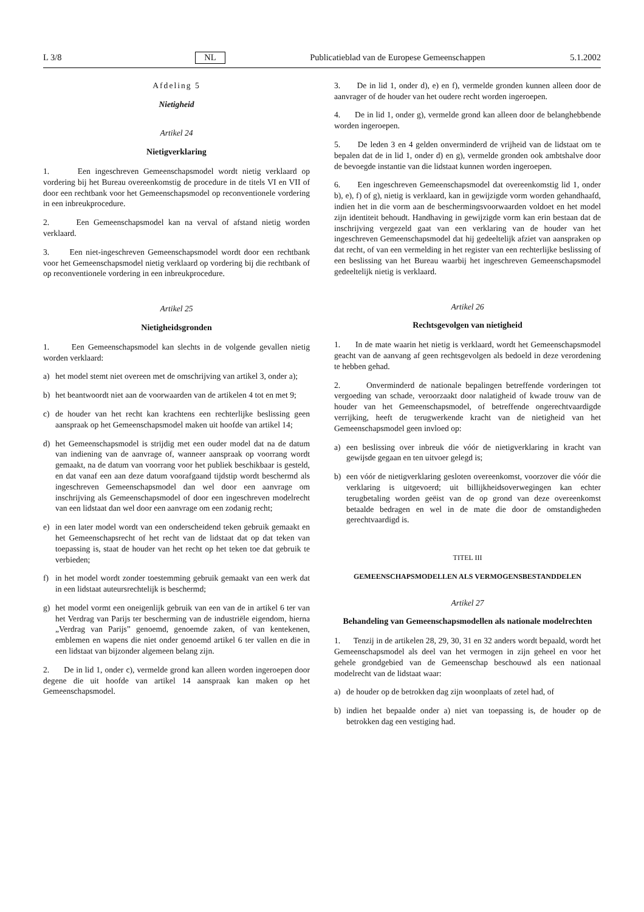L 3/8 NL Publicatieblad van de Europese Gemeenschappen 5.1.2002
Afdeling 5
Nietigheid
Artikel 24
Nietigverklaring
1. Een ingeschreven Gemeenschapsmodel wordt nietig verklaard op vordering bij het Bureau overeenkomstig de procedure in de titels VI en VII of door een rechtbank voor het Gemeenschapsmodel op reconventionele vordering in een inbreukprocedure.
2. Een Gemeenschapsmodel kan na verval of afstand nietig worden verklaard.
3. Een niet-ingeschreven Gemeenschapsmodel wordt door een rechtbank voor het Gemeenschapsmodel nietig verklaard op vordering bij die rechtbank of op reconventionele vordering in een inbreukprocedure.
Artikel 25
Nietigheidsgronden
1. Een Gemeenschapsmodel kan slechts in de volgende gevallen nietig worden verklaard:
a) het model stemt niet overeen met de omschrijving van artikel 3, onder a);
b) het beantwoordt niet aan de voorwaarden van de artikelen 4 tot en met 9;
c) de houder van het recht kan krachtens een rechterlijke beslissing geen aanspraak op het Gemeenschapsmodel maken uit hoofde van artikel 14;
d) het Gemeenschapsmodel is strijdig met een ouder model dat na de datum van indiening van de aanvrage of, wanneer aanspraak op voorrang wordt gemaakt, na de datum van voorrang voor het publiek beschikbaar is gesteld, en dat vanaf een aan deze datum voorafgaand tijdstip wordt beschermd als ingeschreven Gemeenschapsmodel dan wel door een aanvrage om inschrijving als Gemeenschapsmodel of door een ingeschreven modelrecht van een lidstaat dan wel door een aanvrage om een zodanig recht;
e) in een later model wordt van een onderscheidend teken gebruik gemaakt en het Gemeenschapsrecht of het recht van de lidstaat dat op dat teken van toepassing is, staat de houder van het recht op het teken toe dat gebruik te verbieden;
f) in het model wordt zonder toestemming gebruik gemaakt van een werk dat in een lidstaat auteursrechtelijk is beschermd;
g) het model vormt een oneigenlijk gebruik van een van de in artikel 6 ter van het Verdrag van Parijs ter bescherming van de industriële eigendom, hierna „Verdrag van Parijs” genoemd, genoemde zaken, of van kentekenen, emblemen en wapens die niet onder genoemd artikel 6 ter vallen en die in een lidstaat van bijzonder algemeen belang zijn.
2. De in lid 1, onder c), vermelde grond kan alleen worden ingeroepen door degene die uit hoofde van artikel 14 aanspraak kan maken op het Gemeenschapsmodel.
3. De in lid 1, onder d), e) en f), vermelde gronden kunnen alleen door de aanvrager of de houder van het oudere recht worden ingeroepen.
4. De in lid 1, onder g), vermelde grond kan alleen door de belanghebbende worden ingeroepen.
5. De leden 3 en 4 gelden onverminderd de vrijheid van de lidstaat om te bepalen dat de in lid 1, onder d) en g), vermelde gronden ook ambtshalve door de bevoegde instantie van die lidstaat kunnen worden ingeroepen.
6. Een ingeschreven Gemeenschapsmodel dat overeenkomstig lid 1, onder b), e), f) of g), nietig is verklaard, kan in gewijzigde vorm worden gehandhaafd, indien het in die vorm aan de beschermingsvoorwaarden voldoet en het model zijn identiteit behoudt. Handhaving in gewijzigde vorm kan erin bestaan dat de inschrijving vergezeld gaat van een verklaring van de houder van het ingeschreven Gemeenschapsmodel dat hij gedeeltelijk afziet van aanspraken op dat recht, of van een vermelding in het register van een rechterlijke beslissing of een beslissing van het Bureau waarbij het ingeschreven Gemeenschapsmodel gedeeltelijk nietig is verklaard.
Artikel 26
Rechtsgevolgen van nietigheid
1. In de mate waarin het nietig is verklaard, wordt het Gemeenschapsmodel geacht van de aanvang af geen rechtsgevolgen als bedoeld in deze verordening te hebben gehad.
2. Onverminderd de nationale bepalingen betreffende vorderingen tot vergoeding van schade, veroorzaakt door nalatigheid of kwade trouw van de houder van het Gemeenschapsmodel, of betreffende ongerechtvaardigde verrijking, heeft de terugwerkende kracht van de nietigheid van het Gemeenschapsmodel geen invloed op:
a) een beslissing over inbreuk die vóór de nietigverklaring in kracht van gewijsde gegaan en ten uitvoer gelegd is;
b) een vóór de nietigverklaring gesloten overeenkomst, voorzover die vóór die verklaring is uitgevoerd; uit billijkheidsoverwegingen kan echter terugbetaling worden geëist van de op grond van deze overeenkomst betaalde bedragen en wel in de mate die door de omstandigheden gerechtvaardigd is.
TITEL III
GEMEENSCHAPSMODELLEN ALS VERMOGENSBESTANDDELEN
Artikel 27
Behandeling van Gemeenschapsmodellen als nationale modelrechten
1. Tenzij in de artikelen 28, 29, 30, 31 en 32 anders wordt bepaald, wordt het Gemeenschapsmodel als deel van het vermogen in zijn geheel en voor het gehele grondgebied van de Gemeenschap beschouwd als een nationaal modelrecht van de lidstaat waar:
a) de houder op de betrokken dag zijn woonplaats of zetel had, of
b) indien het bepaalde onder a) niet van toepassing is, de houder op de betrokken dag een vestiging had.